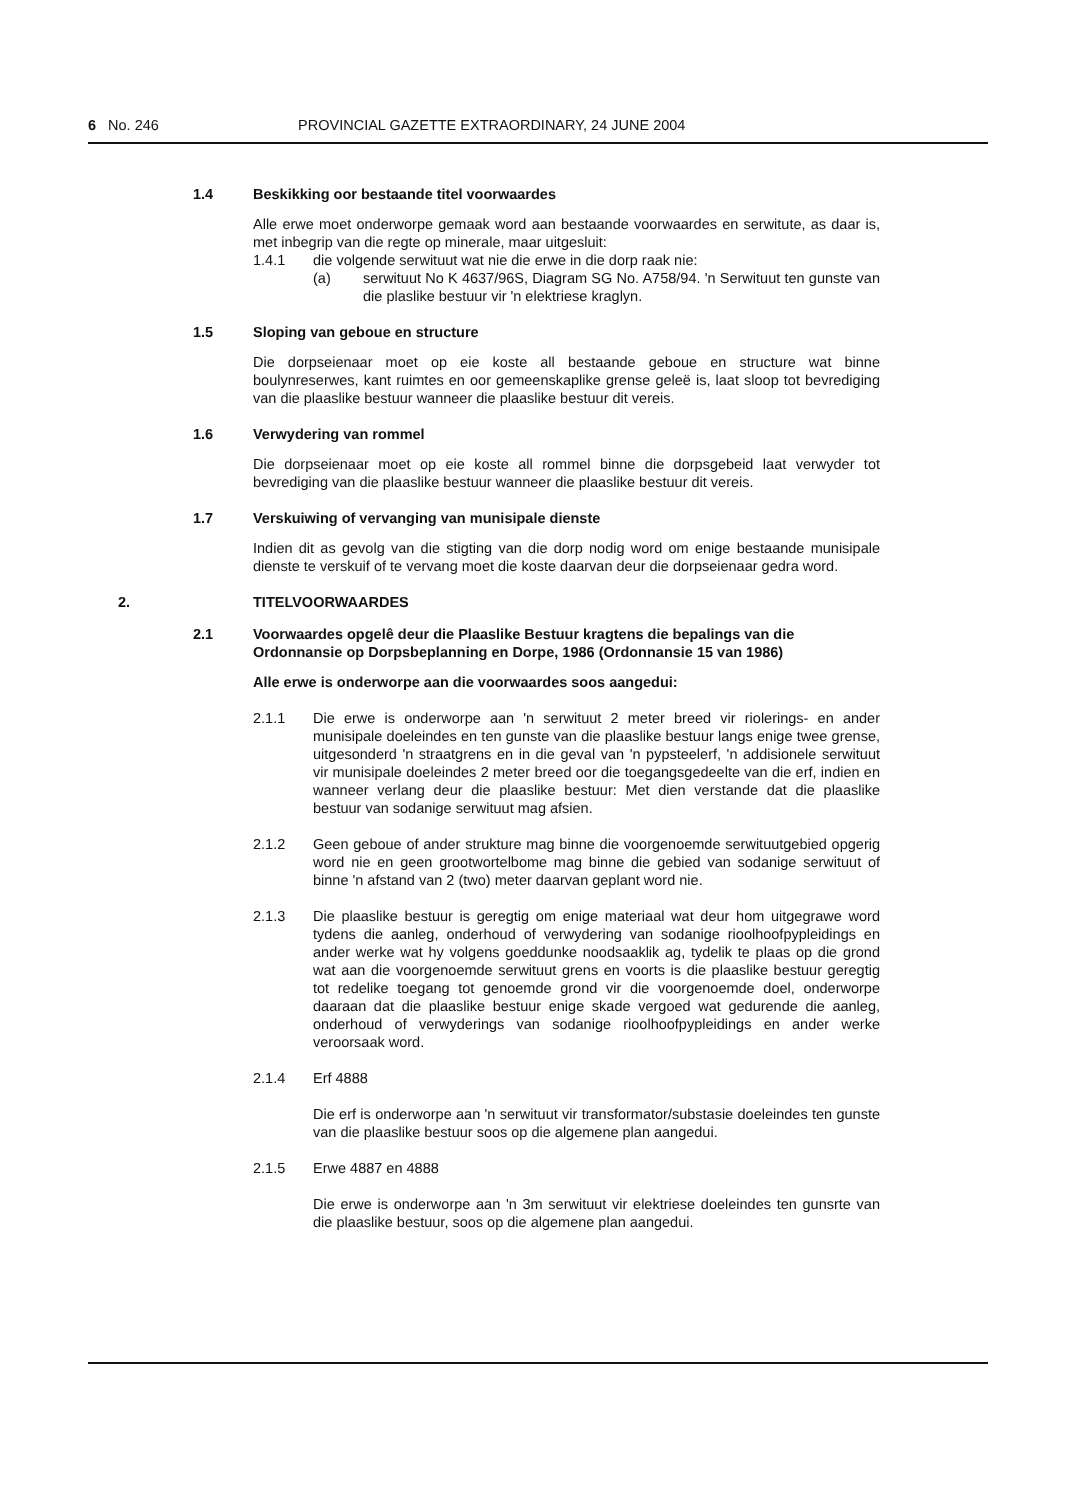6 No. 246 PROVINCIAL GAZETTE EXTRAORDINARY, 24 JUNE 2004
1.4 Beskikking oor bestaande titel voorwaardes
Alle erwe moet onderworpe gemaak word aan bestaande voorwaardes en serwitute, as daar is, met inbegrip van die regte op minerale, maar uitgesluit:
1.4.1 die volgende serwituut wat nie die erwe in die dorp raak nie:
(a) serwituut No K 4637/96S, Diagram SG No. A758/94. 'n Serwituut ten gunste van die plaslike bestuur vir 'n elektriese kraglyn.
1.5 Sloping van geboue en structure
Die dorpseienaar moet op eie koste all bestaande geboue en structure wat binne boulynreserwes, kant ruimtes en oor gemeenskaplike grense geleë is, laat sloop tot bevrediging van die plaaslike bestuur wanneer die plaaslike bestuur dit vereis.
1.6 Verwydering van rommel
Die dorpseienaar moet op eie koste all rommel binne die dorpsgebeid laat verwyder tot bevrediging van die plaaslike bestuur wanneer die plaaslike bestuur dit vereis.
1.7 Verskuiwing of vervanging van munisipale dienste
Indien dit as gevolg van die stigting van die dorp nodig word om enige bestaande munisipale dienste te verskuif of te vervang moet die koste daarvan deur die dorpseienaar gedra word.
2. TITELVOORWAARDES
2.1 Voorwaardes opgelê deur die Plaaslike Bestuur kragtens die bepalings van die Ordonnansie op Dorpsbeplanning en Dorpe, 1986 (Ordonnansie 15 van 1986)
Alle erwe is onderworpe aan die voorwaardes soos aangedui:
2.1.1 Die erwe is onderworpe aan 'n serwituut 2 meter breed vir riolerings- en ander munisipale doeleindes en ten gunste van die plaaslike bestuur langs enige twee grense, uitgesonderd 'n straatgrens en in die geval van 'n pypsteelerf, 'n addisionele serwituut vir munisipale doeleindes 2 meter breed oor die toegangsgedeelte van die erf, indien en wanneer verlang deur die plaaslike bestuur: Met dien verstande dat die plaaslike bestuur van sodanige serwituut mag afsien.
2.1.2 Geen geboue of ander strukture mag binne die voorgenoemde serwituutgebied opgerig word nie en geen grootwortelbome mag binne die gebied van sodanige serwituut of binne 'n afstand van 2 (two) meter daarvan geplant word nie.
2.1.3 Die plaaslike bestuur is geregtig om enige materiaal wat deur hom uitgegrawe word tydens die aanleg, onderhoud of verwydering van sodanige rioolhoofpypleidings en ander werke wat hy volgens goeddunke noodsaaklik ag, tydelik te plaas op die grond wat aan die voorgenoemde serwituut grens en voorts is die plaaslike bestuur geregtig tot redelike toegang tot genoemde grond vir die voorgenoemde doel, onderworpe daaraan dat die plaaslike bestuur enige skade vergoed wat gedurende die aanleg, onderhoud of verwyderings van sodanige rioolhoofpypleidings en ander werke veroorsaak word.
2.1.4 Erf 4888
Die erf is onderworpe aan 'n serwituut vir transformator/substasie doeleindes ten gunste van die plaaslike bestuur soos op die algemene plan aangedui.
2.1.5 Erwe 4887 en 4888
Die erwe is onderworpe aan 'n 3m serwituut vir elektriese doeleindes ten gunsrte van die plaaslike bestuur, soos op die algemene plan aangedui.